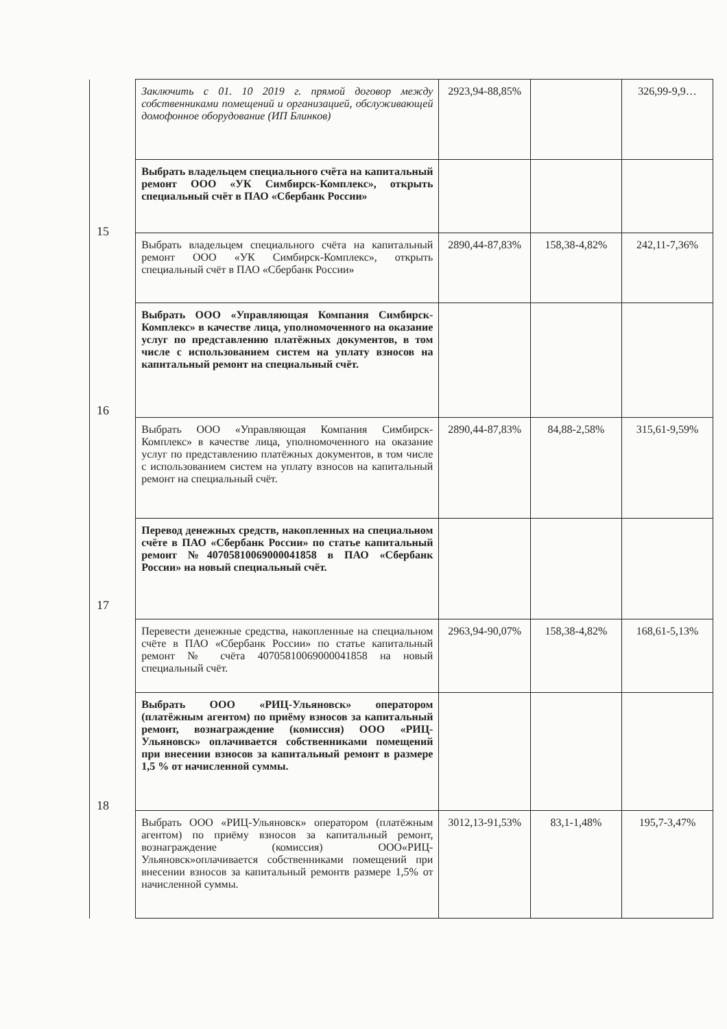| | Заключить с 01. 10 2019 г. прямой договор между собственниками помещений и организацией, обслуживающей домофонное оборудование (ИП Блинков) | 2923,94-88,85% | | 326,99-9,9… |
| 15 | Выбрать владельцем специального счёта на капитальный ремонт ООО «УК Симбирск-Комплекс», открыть специальный счёт в ПАО «Сбербанк России» | | | |
| | Выбрать владельцем специального счёта на капитальный ремонт ООО «УК Симбирск-Комплекс», открыть специальный счёт в ПАО «Сбербанк России» | 2890,44-87,83% | 158,38-4,82% | 242,11-7,36% |
| 16 | Выбрать ООО «Управляющая Компания Симбирск-Комплекс» в качестве лица, уполномоченного на оказание услуг по представлению платёжных документов, в том числе с использованием систем на уплату взносов на капитальный ремонт на специальный счёт. | | | |
| | Выбрать ООО «Управляющая Компания Симбирск-Комплекс» в качестве лица, уполномоченного на оказание услуг по представлению платёжных документов, в том числе с использованием систем на уплату взносов на капитальный ремонт на специальный счёт. | 2890,44-87,83% | 84,88-2,58% | 315,61-9,59% |
| 17 | Перевод денежных средств, накопленных на специальном счёте в ПАО «Сбербанк России» по статье капитальный ремонт №40705810069000041858 в ПАО «Сбербанк России» на новый специальный счёт. | | | |
| | Перевести денежные средства, накопленные на специальном счёте в ПАО «Сбербанк России» по статье капитальный ремонт № счёта 40705810069000041858 на новый специальный счёт. | 2963,94-90,07% | 158,38-4,82% | 168,61-5,13% |
| 18 | Выбрать ООО «РИЦ-Ульяновск» оператором (платёжным агентом) по приёму взносов за капитальный ремонт, вознаграждение (комиссия) ООО «РИЦ-Ульяновск» оплачивается собственниками помещений при внесении взносов за капитальный ремонт в размере 1,5 % от начисленной суммы. | | | |
| | Выбрать ООО «РИЦ-Ульяновск» оператором (платёжным агентом) по приёму взносов за капитальный ремонт, вознаграждение (комиссия) ООО«РИЦ-Ульяновск»оплачивается собственниками помещений при внесении взносов за капитальный ремонтв размере 1,5% от начисленной суммы. | 3012,13-91,53% | 83,1-1,48% | 195,7-3,47% |